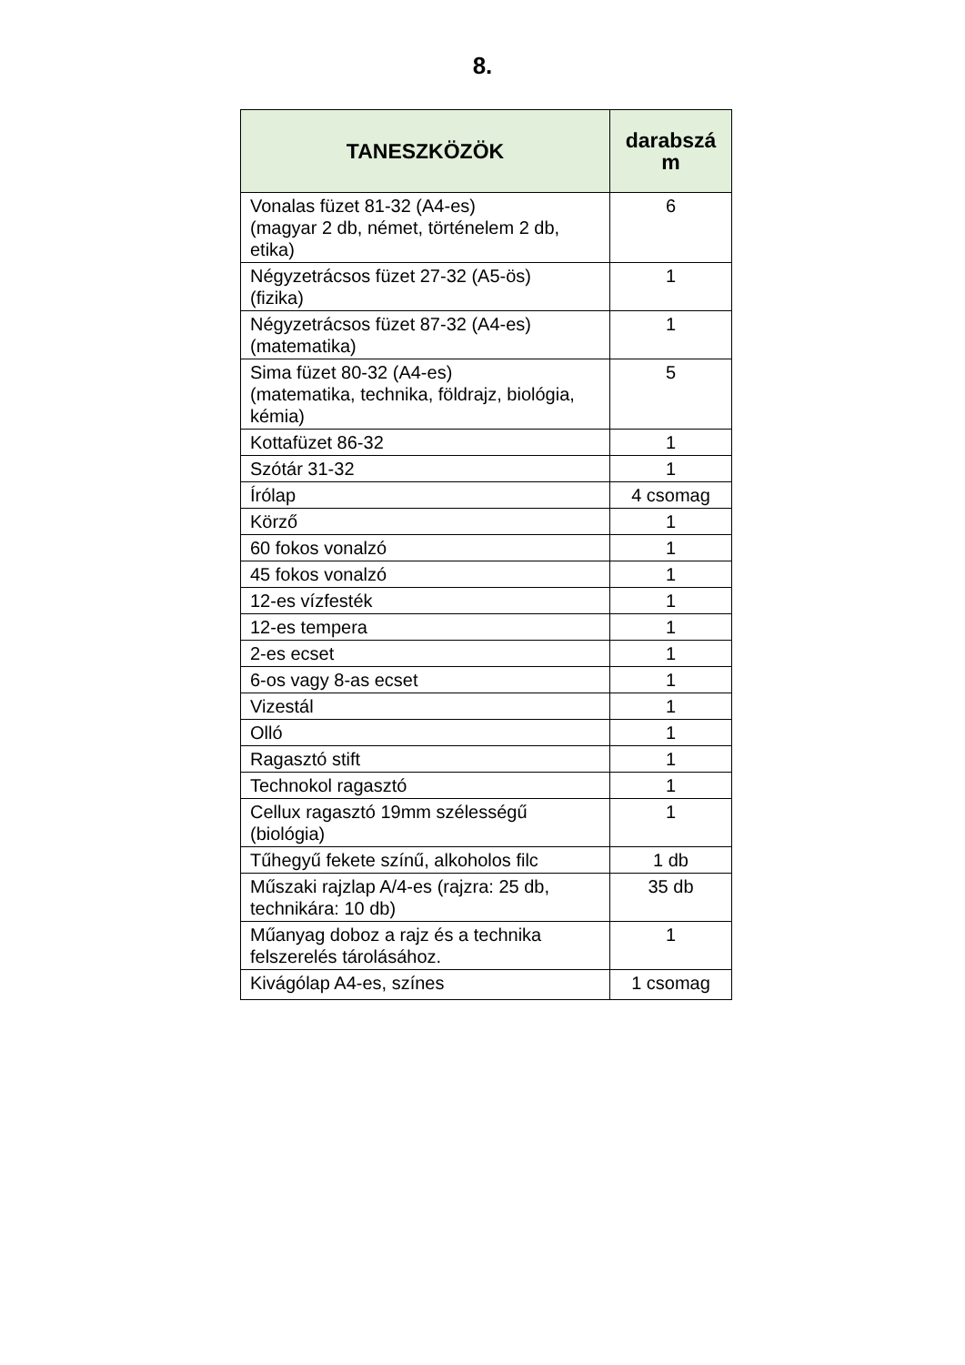8.
| TANESZKÖZÖK | darabszá m |
| --- | --- |
| Vonalas füzet 81-32 (A4-es) (magyar 2 db, német, történelem 2 db, etika) | 6 |
| Négyzetrácsos füzet 27-32 (A5-ös) (fizika) | 1 |
| Négyzetrácsos füzet 87-32 (A4-es) (matematika) | 1 |
| Sima füzet 80-32 (A4-es) (matematika, technika, földrajz, biológia, kémia) | 5 |
| Kottafüzet 86-32 | 1 |
| Szótár 31-32 | 1 |
| Írólap | 4 csomag |
| Körző | 1 |
| 60 fokos vonalzó | 1 |
| 45 fokos vonalzó | 1 |
| 12-es vízfesték | 1 |
| 12-es tempera | 1 |
| 2-es ecset | 1 |
| 6-os vagy 8-as ecset | 1 |
| Vizestál | 1 |
| Olló | 1 |
| Ragasztó stift | 1 |
| Technokol ragasztó | 1 |
| Cellux ragasztó 19mm szélességű (biológia) | 1 |
| Tűhegyű fekete színű, alkoholos filc | 1 db |
| Műszaki rajzlap A/4-es (rajzra: 25 db, technikára: 10 db) | 35 db |
| Műanyag doboz a rajz és a technika felszerelés tárolásához. | 1 |
| Kivágólap A4-es, színes | 1 csomag |